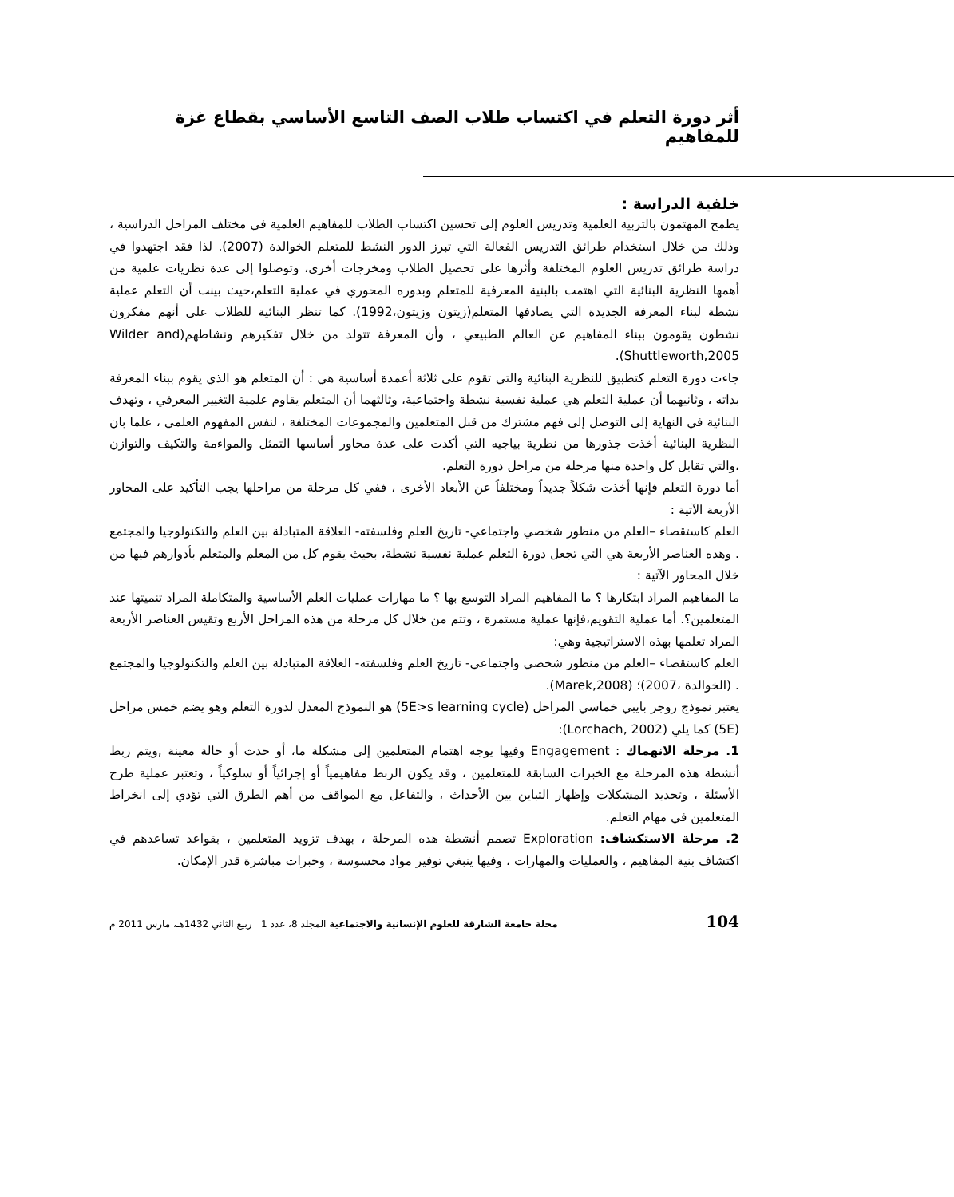أثر دورة التعلم في اكتساب طلاب الصف التاسع الأساسي بقطاع غزة للمفاهيم
خلفية الدراسة :
يطمح المهتمون بالتربية العلمية وتدريس العلوم إلى تحسين اكتساب الطلاب للمفاهيم العلمية في مختلف المراحل الدراسية ، وذلك من خلال استخدام طرائق التدريس الفعالة التي تبرز الدور النشط للمتعلم الخوالدة (2007). لذا فقد اجتهدوا في دراسة طرائق تدريس العلوم المختلفة وأثرها على تحصيل الطلاب ومخرجات أخرى، وتوصلوا إلى عدة نظريات علمية من أهمها النظرية البنائية التي اهتمت بالبنية المعرفية للمتعلم وبدوره المحوري في عملية التعلم،حيث بينت أن التعلم عملية نشطة لبناء المعرفة الجديدة التي يصادفها المتعلم(زيتون وزيتون،1992). كما تنظر البنائية للطلاب على أنهم مفكرون نشطون يقومون ببناء المفاهيم عن العالم الطبيعي ، وأن المعرفة تتولد من خلال تفكيرهم ونشاطهم(Wilder and Shuttleworth,2005).
جاءت دورة التعلم كتطبيق للنظرية البنائية والتي تقوم على ثلاثة أعمدة أساسية هي : أن المتعلم هو الذي يقوم ببناء المعرفة بذاته ، وثانيهما أن عملية التعلم هي عملية نفسية نشطة واجتماعية، وثالثهما أن المتعلم يقاوم علمية التغيير المعرفي ، وتهدف البنائية في النهاية إلى التوصل إلى فهم مشترك من قبل المتعلمين والمجموعات المختلفة ، لنفس المفهوم العلمي ، علما بان النظرية البنائية أخذت جذورها من نظرية بياجيه التي أكدت على عدة محاور أساسها التمثل والمواءمة والتكيف والتوازن ،والتي تقابل كل واحدة منها مرحلة من مراحل دورة التعلم.
أما دورة التعلم فإنها أخذت شكلاً جديداً ومختلفاً عن الأبعاد الأخرى ، ففي كل مرحلة من مراحلها يجب التأكيد على المحاور الأربعة الآتية :
العلم كاستقصاء –العلم من منظور شخصي واجتماعي- تاريخ العلم وفلسفته- العلاقة المتبادلة بين العلم والتكنولوجيا والمجتمع . وهذه العناصر الأربعة هي التي تجعل دورة التعلم عملية نفسية نشطة، بحيث يقوم كل من المعلم والمتعلم بأدوارهم فيها من خلال المحاور الآتية :
ما المفاهيم المراد ابتكارها ؟ ما المفاهيم المراد التوسع بها ؟ ما مهارات عمليات العلم الأساسية والمتكاملة المراد تنميتها عند المتعلمين؟. أما عملية التقويم،فإنها عملية مستمرة ، وتتم من خلال كل مرحلة من هذه المراحل الأربع وتقيس العناصر الأربعة المراد تعلمها بهذه الاستراتيجية وهي:
العلم كاستقصاء –العلم من منظور شخصي واجتماعي- تاريخ العلم وفلسفته- العلاقة المتبادلة بين العلم والتكنولوجيا والمجتمع . (الخوالدة ،2007)؛ (Marek,2008).
يعتبر نموذج روجر بايبي خماسي المراحل (5E>s learning cycle) هو النموذج المعدل لدورة التعلم وهو يضم خمس مراحل (5E) كما يلي (Lorchach, 2002):
1. مرحلة الانهماك : Engagement وفيها يوجه اهتمام المتعلمين إلى مشكلة ما، أو حدث أو حالة معينة ,ويتم ربط أنشطة هذه المرحلة مع الخبرات السابقة للمتعلمين ، وقد يكون الربط مفاهيمياً أو إجرائياً أو سلوكياً ، وتعتبر عملية طرح الأسئلة ، وتحديد المشكلات وإظهار التباين بين الأحداث ، والتفاعل مع المواقف من أهم الطرق التي تؤدي إلى انخراط المتعلمين في مهام التعلم.
2. مرحلة الاستكشاف: Exploration تصمم أنشطة هذه المرحلة ، بهدف تزويد المتعلمين ، بقواعد تساعدهم في اكتشاف بنية المفاهيم ، والعمليات والمهارات ، وفيها ينبغي توفير مواد محسوسة ، وخبرات مباشرة قدر الإمكان.
104 مجلة جامعة الشارقة للعلوم الإنسانية والاجتماعية المجلد 8، عدد 1 ربيع الثاني 1432هـ، مارس 2011 م